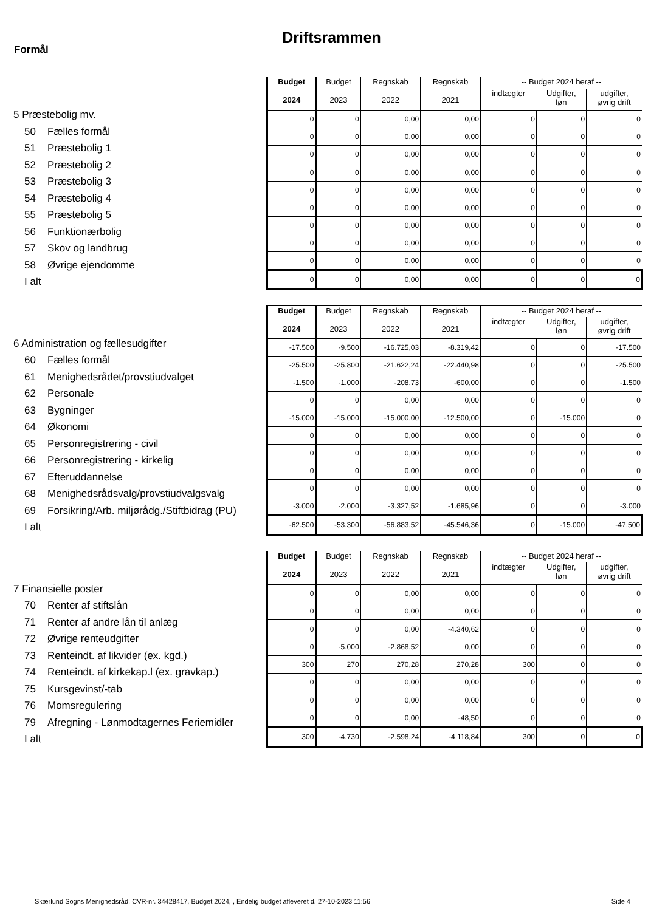Driftsrammen
Formål
5 Præstebolig mv.
50 Fælles formål
51 Præstebolig 1
52 Præstebolig 2
53 Præstebolig 3
54 Præstebolig 4
55 Præstebolig 5
56 Funktionærbolig
57 Skov og landbrug
58 Øvrige ejendomme
I alt
| Budget 2024 | Budget 2023 | Regnskab 2022 | Regnskab 2021 | -- Budget 2024 heraf -- | | |
| --- | --- | --- | --- | --- | --- | --- |
| | | | | indtægter | Udgifter, løn | udgifter, øvrig drift |
| 0 | 0 | 0,00 | 0,00 | 0 | 0 | 0 |
| 0 | 0 | 0,00 | 0,00 | 0 | 0 | 0 |
| 0 | 0 | 0,00 | 0,00 | 0 | 0 | 0 |
| 0 | 0 | 0,00 | 0,00 | 0 | 0 | 0 |
| 0 | 0 | 0,00 | 0,00 | 0 | 0 | 0 |
| 0 | 0 | 0,00 | 0,00 | 0 | 0 | 0 |
| 0 | 0 | 0,00 | 0,00 | 0 | 0 | 0 |
| 0 | 0 | 0,00 | 0,00 | 0 | 0 | 0 |
| 0 | 0 | 0,00 | 0,00 | 0 | 0 | 0 |
| 0 | 0 | 0,00 | 0,00 | 0 | 0 | 0 |
6 Administration og fællesudgifter
60 Fælles formål
61 Menighedsrådet/provstiudvalget
62 Personale
63 Bygninger
64 Økonomi
65 Personregistrering - civil
66 Personregistrering - kirkelig
67 Efteruddannelse
68 Menighedsrådsvalg/provstiudvalgsvalg
69 Forsikring/Arb. miljørådg./Stiftbidrag (PU)
I alt
| Budget 2024 | Budget 2023 | Regnskab 2022 | Regnskab 2021 | -- Budget 2024 heraf -- | | |
| --- | --- | --- | --- | --- | --- | --- |
| | | | | indtægter | Udgifter, løn | udgifter, øvrig drift |
| -17.500 | -9.500 | -16.725,03 | -8.319,42 | 0 | 0 | -17.500 |
| -25.500 | -25.800 | -21.622,24 | -22.440,98 | 0 | 0 | -25.500 |
| -1.500 | -1.000 | -208,73 | -600,00 | 0 | 0 | -1.500 |
| 0 | 0 | 0,00 | 0,00 | 0 | 0 | 0 |
| -15.000 | -15.000 | -15.000,00 | -12.500,00 | 0 | -15.000 | 0 |
| 0 | 0 | 0,00 | 0,00 | 0 | 0 | 0 |
| 0 | 0 | 0,00 | 0,00 | 0 | 0 | 0 |
| 0 | 0 | 0,00 | 0,00 | 0 | 0 | 0 |
| 0 | 0 | 0,00 | 0,00 | 0 | 0 | 0 |
| -3.000 | -2.000 | -3.327,52 | -1.685,96 | 0 | 0 | -3.000 |
| -62.500 | -53.300 | -56.883,52 | -45.546,36 | 0 | -15.000 | -47.500 |
7 Finansielle poster
70 Renter af stiftslån
71 Renter af andre lån til anlæg
72 Øvrige renteudgifter
73 Renteindt. af likvider (ex. kgd.)
74 Renteindt. af kirkekap.l (ex. gravkap.)
75 Kursgevinst/-tab
76 Momsregulering
79 Afregning - Lønmodtagernes Feriemidler
I alt
| Budget 2024 | Budget 2023 | Regnskab 2022 | Regnskab 2021 | -- Budget 2024 heraf -- | | |
| --- | --- | --- | --- | --- | --- | --- |
| | | | | indtægter | Udgifter, løn | udgifter, øvrig drift |
| 0 | 0 | 0,00 | 0,00 | 0 | 0 | 0 |
| 0 | 0 | 0,00 | 0,00 | 0 | 0 | 0 |
| 0 | 0 | 0,00 | -4.340,62 | 0 | 0 | 0 |
| 0 | -5.000 | -2.868,52 | 0,00 | 0 | 0 | 0 |
| 300 | 270 | 270,28 | 270,28 | 300 | 0 | 0 |
| 0 | 0 | 0,00 | 0,00 | 0 | 0 | 0 |
| 0 | 0 | 0,00 | 0,00 | 0 | 0 | 0 |
| 0 | 0 | 0,00 | -48,50 | 0 | 0 | 0 |
| 300 | -4.730 | -2.598,24 | -4.118,84 | 300 | 0 | 0 |
Skærlund Sogns Menighedsråd, CVR-nr. 34428417, Budget 2024, , Endelig budget afleveret d. 27-10-2023 11:56 Side 4